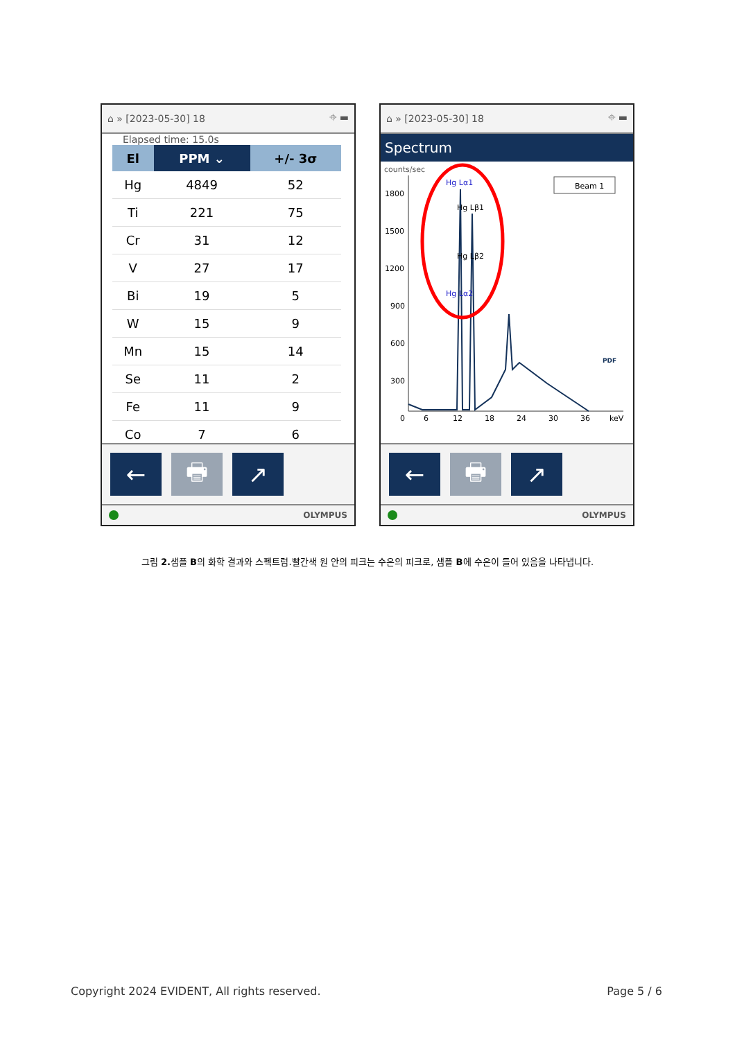⌂ » [2023-05-30] 18 ⌖ ▬
Elapsed time: 15.0s
| El | PPM ⌄ | +/- 3σ |
| --- | --- | --- |
| Hg | 4849 | 52 |
| Ti | 221 | 75 |
| Cr | 31 | 12 |
| V | 27 | 17 |
| Bi | 19 | 5 |
| W | 15 | 9 |
| Mn | 15 | 14 |
| Se | 11 | 2 |
| Fe | 11 | 9 |
| Co | 7 | 6 |
← 🖶 ↗
OLYMPUS
⌂ » [2023-05-30] 18 ⌖ ▬
Spectrum
counts/sec
1800
1500
1200
900
600
300
0
6
12
18
24
30
36
keV
Hg Lα1
Hg Lβ1
Hg Lβ2
Hg Lα2
Beam 1
PDF
← 🖶 ↗
OLYMPUS
그림 2. 샘플 B의 화학 결과와 스펙트럼.빨간색 원 안의 피크는 수은의 피크로, 샘플 B에 수은이 들어 있음을 나타냅니다.
Copyright 2024 EVIDENT, All rights reserved. Page 5 / 6